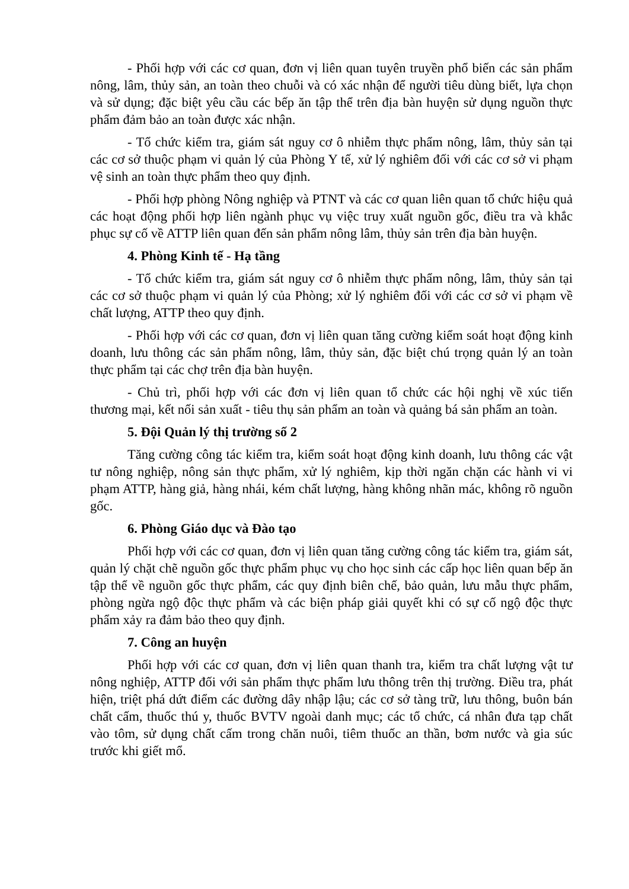- Phối hợp với các cơ quan, đơn vị liên quan tuyên truyền phổ biến các sản phẩm nông, lâm, thủy sản, an toàn theo chuỗi và có xác nhận để người tiêu dùng biết, lựa chọn và sử dụng; đặc biệt yêu cầu các bếp ăn tập thể trên địa bàn huyện sử dụng nguồn thực phẩm đảm bảo an toàn được xác nhận.
- Tổ chức kiểm tra, giám sát nguy cơ ô nhiễm thực phẩm nông, lâm, thủy sản tại các cơ sở thuộc phạm vi quản lý của Phòng Y tế, xử lý nghiêm đối với các cơ sở vi phạm vệ sinh an toàn thực phẩm theo quy định.
- Phối hợp phòng Nông nghiệp và PTNT và các cơ quan liên quan tổ chức hiệu quả các hoạt động phối hợp liên ngành phục vụ việc truy xuất nguồn gốc, điều tra và khắc phục sự cố về ATTP liên quan đến sản phẩm nông lâm, thủy sản trên địa bàn huyện.
4. Phòng Kinh tế - Hạ tầng
- Tổ chức kiểm tra, giám sát nguy cơ ô nhiễm thực phẩm nông, lâm, thủy sản tại các cơ sở thuộc phạm vi quản lý của Phòng; xử lý nghiêm đối với các cơ sở vi phạm về chất lượng, ATTP theo quy định.
- Phối hợp với các cơ quan, đơn vị liên quan tăng cường kiểm soát hoạt động kinh doanh, lưu thông các sản phẩm nông, lâm, thủy sản, đặc biệt chú trọng quản lý an toàn thực phẩm tại các chợ trên địa bàn huyện.
- Chủ trì, phối hợp với các đơn vị liên quan tổ chức các hội nghị về xúc tiến thương mại, kết nối sản xuất - tiêu thụ sản phẩm an toàn và quảng bá sản phẩm an toàn.
5. Đội Quản lý thị trường số 2
Tăng cường công tác kiểm tra, kiểm soát hoạt động kinh doanh, lưu thông các vật tư nông nghiệp, nông sản thực phẩm, xử lý nghiêm, kịp thời ngăn chặn các hành vi vi phạm ATTP, hàng giả, hàng nhái, kém chất lượng, hàng không nhãn mác, không rõ nguồn gốc.
6. Phòng Giáo dục và Đào tạo
Phối hợp với các cơ quan, đơn vị liên quan tăng cường công tác kiểm tra, giám sát, quản lý chặt chẽ nguồn gốc thực phẩm phục vụ cho học sinh các cấp học liên quan bếp ăn tập thể về nguồn gốc thực phẩm, các quy định biên chế, bảo quản, lưu mẫu thực phẩm, phòng ngừa ngộ độc thực phẩm và các biện pháp giải quyết khi có sự cố ngộ độc thực phẩm xảy ra đảm bảo theo quy định.
7. Công an huyện
Phối hợp với các cơ quan, đơn vị liên quan thanh tra, kiểm tra chất lượng vật tư nông nghiệp, ATTP đối với sản phẩm thực phẩm lưu thông trên thị trường. Điều tra, phát hiện, triệt phá dứt điểm các đường dây nhập lậu; các cơ sở tàng trữ, lưu thông, buôn bán chất cấm, thuốc thú y, thuốc BVTV ngoài danh mục; các tổ chức, cá nhân đưa tạp chất vào tôm, sử dụng chất cấm trong chăn nuôi, tiêm thuốc an thần, bơm nước và gia súc trước khi giết mổ.